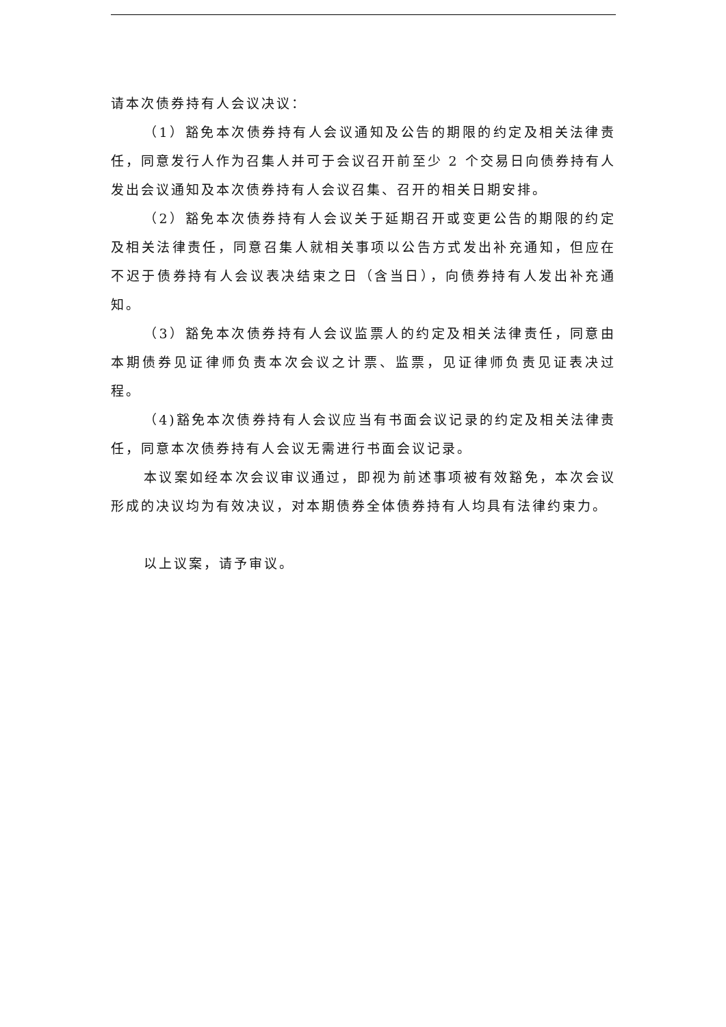请本次债券持有人会议决议：
（1）豁免本次债券持有人会议通知及公告的期限的约定及相关法律责任，同意发行人作为召集人并可于会议召开前至少 2 个交易日向债券持有人发出会议通知及本次债券持有人会议召集、召开的相关日期安排。
（2）豁免本次债券持有人会议关于延期召开或变更公告的期限的约定及相关法律责任，同意召集人就相关事项以公告方式发出补充通知，但应在不迟于债券持有人会议表决结束之日（含当日），向债券持有人发出补充通知。
（3）豁免本次债券持有人会议监票人的约定及相关法律责任，同意由本期债券见证律师负责本次会议之计票、监票，见证律师负责见证表决过程。
（4)豁免本次债券持有人会议应当有书面会议记录的约定及相关法律责任，同意本次债券持有人会议无需进行书面会议记录。
本议案如经本次会议审议通过，即视为前述事项被有效豁免，本次会议形成的决议均为有效决议，对本期债券全体债券持有人均具有法律约束力。
以上议案，请予审议。